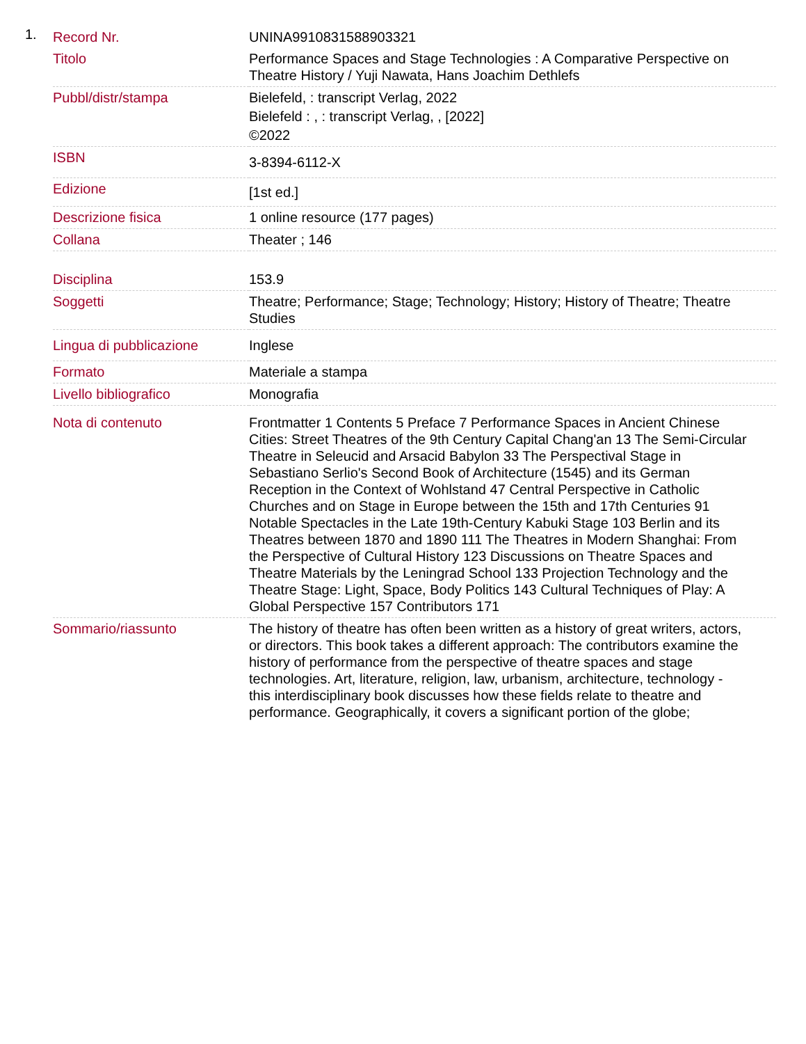1.
| Record Nr. | UNINA9910831588903321 |
| Titolo | Performance Spaces and Stage Technologies : A Comparative Perspective on Theatre History / Yuji Nawata, Hans Joachim Dethlefs |
| Pubbl/distr/stampa | Bielefeld, : transcript Verlag, 2022 Bielefeld : , : transcript Verlag, , [2022] ©2022 |
| ISBN | 3-8394-6112-X |
| Edizione | [1st ed.] |
| Descrizione fisica | 1 online resource (177 pages) |
| Collana | Theater ; 146 |
| Disciplina | 153.9 |
| Soggetti | Theatre; Performance; Stage; Technology; History; History of Theatre; Theatre Studies |
| Lingua di pubblicazione | Inglese |
| Formato | Materiale a stampa |
| Livello bibliografico | Monografia |
| Nota di contenuto | Frontmatter 1 Contents 5 Preface 7 Performance Spaces in Ancient Chinese Cities: Street Theatres of the 9th Century Capital Chang'an 13 The Semi-Circular Theatre in Seleucid and Arsacid Babylon 33 The Perspectival Stage in Sebastiano Serlio's Second Book of Architecture (1545) and its German Reception in the Context of Wohlstand 47 Central Perspective in Catholic Churches and on Stage in Europe between the 15th and 17th Centuries 91 Notable Spectacles in the Late 19th-Century Kabuki Stage 103 Berlin and its Theatres between 1870 and 1890 111 The Theatres in Modern Shanghai: From the Perspective of Cultural History 123 Discussions on Theatre Spaces and Theatre Materials by the Leningrad School 133 Projection Technology and the Theatre Stage: Light, Space, Body Politics 143 Cultural Techniques of Play: A Global Perspective 157 Contributors 171 |
| Sommario/riassunto | The history of theatre has often been written as a history of great writers, actors, or directors. This book takes a different approach: The contributors examine the history of performance from the perspective of theatre spaces and stage technologies. Art, literature, religion, law, urbanism, architecture, technology - this interdisciplinary book discusses how these fields relate to theatre and performance. Geographically, it covers a significant portion of the globe; |